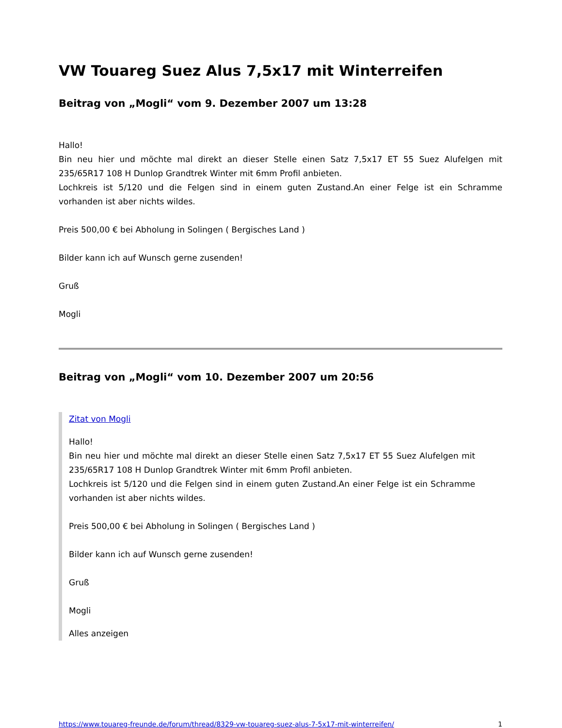VW Touareg Suez Alus 7,5x17 mit Winterreifen
Beitrag von „Mogli“ vom 9. Dezember 2007 um 13:28
Hallo!
Bin neu hier und möchte mal direkt an dieser Stelle einen Satz 7,5x17 ET 55 Suez Alufelgen mit 235/65R17 108 H Dunlop Grandtrek Winter mit 6mm Profil anbieten.
Lochkreis ist 5/120 und die Felgen sind in einem guten Zustand.An einer Felge ist ein Schramme vorhanden ist aber nichts wildes.
Preis 500,00 € bei Abholung in Solingen ( Bergisches Land )
Bilder kann ich auf Wunsch gerne zusenden!
Gruß
Mogli
Beitrag von „Mogli“ vom 10. Dezember 2007 um 20:56
Zitat von Mogli
Hallo!
Bin neu hier und möchte mal direkt an dieser Stelle einen Satz 7,5x17 ET 55 Suez Alufelgen mit 235/65R17 108 H Dunlop Grandtrek Winter mit 6mm Profil anbieten.
Lochkreis ist 5/120 und die Felgen sind in einem guten Zustand.An einer Felge ist ein Schramme vorhanden ist aber nichts wildes.
Preis 500,00 € bei Abholung in Solingen ( Bergisches Land )
Bilder kann ich auf Wunsch gerne zusenden!
Gruß
Mogli
Alles anzeigen
https://www.touareg-freunde.de/forum/thread/8329-vw-touareg-suez-alus-7-5x17-mit-winterreifen/ 1